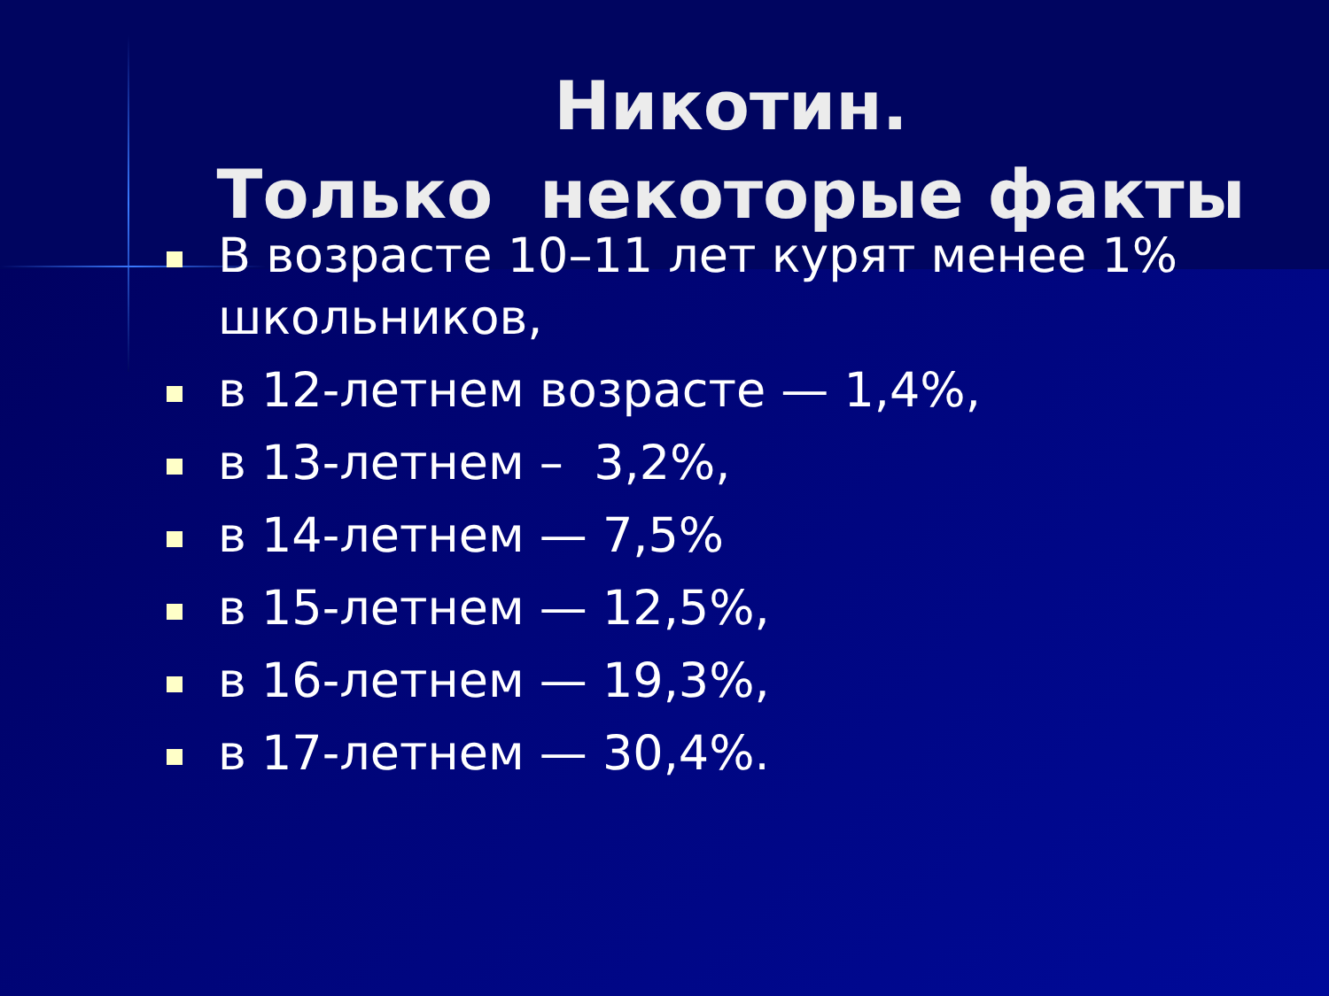Никотин.
Только некоторые факты
В возрасте 10–11 лет курят менее 1% школьников,
в 12-летнем возрасте — 1,4%,
в 13-летнем – 3,2%,
в 14-летнем — 7,5%
в 15-летнем — 12,5%,
в 16-летнем — 19,3%,
в 17-летнем — 30,4%.